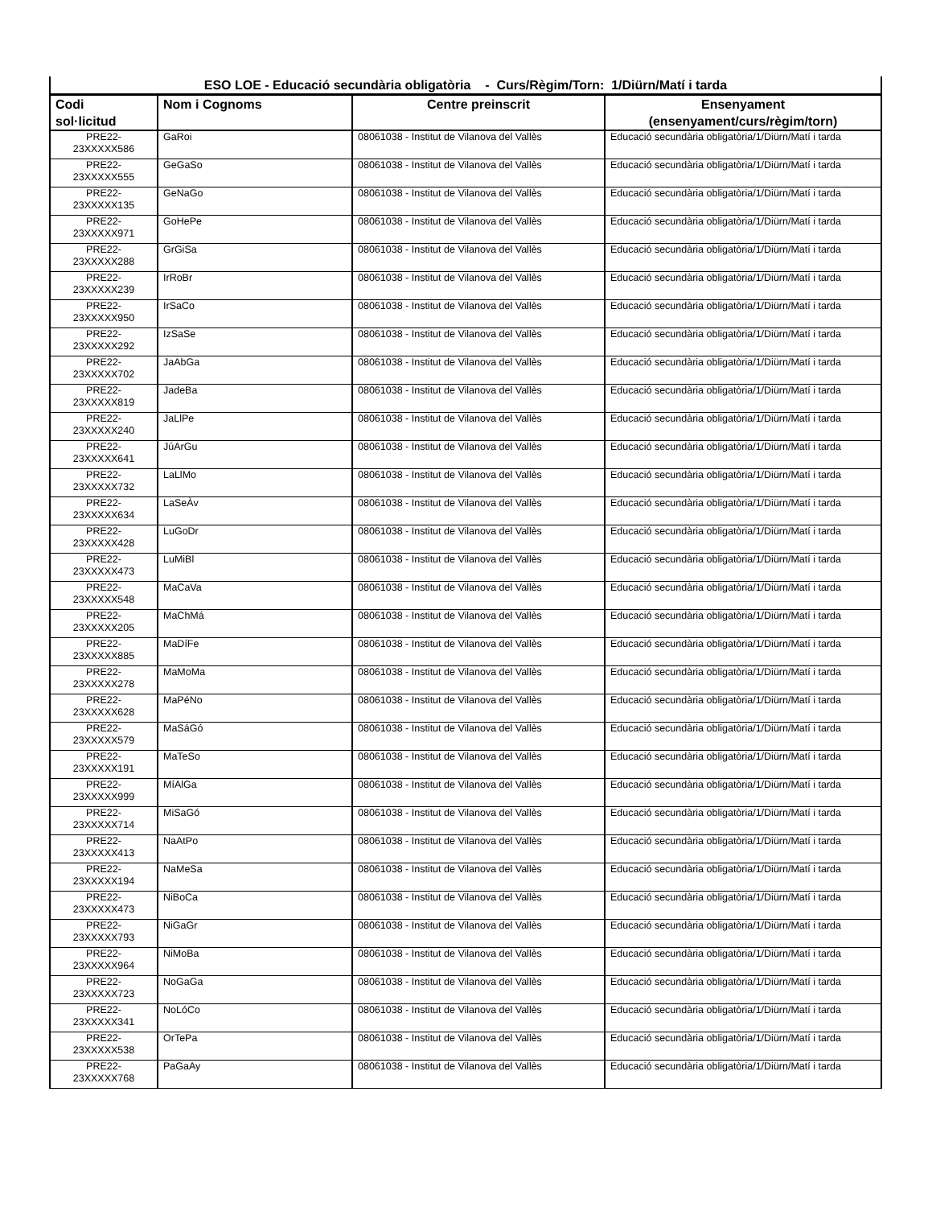| ESO LOE - Educació secundària obligatòria - Curs/Règim/Torn: 1/Diürn/Matí i tarda | | | |
| --- | --- | --- | --- |
| Codi sol·licitud | Nom i Cognoms | Centre preinscrit | Ensenyament (ensenyament/curs/règim/torn) |
| PRE22- 23XXXXX586 | GaRoi | 08061038 - Institut de Vilanova del Vallès | Educació secundària obligatòria/1/Diürn/Matí i tarda |
| PRE22- 23XXXXX555 | GeGaSo | 08061038 - Institut de Vilanova del Vallès | Educació secundària obligatòria/1/Diürn/Matí i tarda |
| PRE22- 23XXXXX135 | GeNaGo | 08061038 - Institut de Vilanova del Vallès | Educació secundària obligatòria/1/Diürn/Matí i tarda |
| PRE22- 23XXXXX971 | GoHePe | 08061038 - Institut de Vilanova del Vallès | Educació secundària obligatòria/1/Diürn/Matí i tarda |
| PRE22- 23XXXXX288 | GrGiSa | 08061038 - Institut de Vilanova del Vallès | Educació secundària obligatòria/1/Diürn/Matí i tarda |
| PRE22- 23XXXXX239 | IrRoBr | 08061038 - Institut de Vilanova del Vallès | Educació secundària obligatòria/1/Diürn/Matí i tarda |
| PRE22- 23XXXXX950 | IrSaCo | 08061038 - Institut de Vilanova del Vallès | Educació secundària obligatòria/1/Diürn/Matí i tarda |
| PRE22- 23XXXXX292 | IzSaSe | 08061038 - Institut de Vilanova del Vallès | Educació secundària obligatòria/1/Diürn/Matí i tarda |
| PRE22- 23XXXXX702 | JaAbGa | 08061038 - Institut de Vilanova del Vallès | Educació secundària obligatòria/1/Diürn/Matí i tarda |
| PRE22- 23XXXXX819 | JadeBa | 08061038 - Institut de Vilanova del Vallès | Educació secundària obligatòria/1/Diürn/Matí i tarda |
| PRE22- 23XXXXX240 | JaLlPe | 08061038 - Institut de Vilanova del Vallès | Educació secundària obligatòria/1/Diürn/Matí i tarda |
| PRE22- 23XXXXX641 | JúArGu | 08061038 - Institut de Vilanova del Vallès | Educació secundària obligatòria/1/Diürn/Matí i tarda |
| PRE22- 23XXXXX732 | LaLlMo | 08061038 - Institut de Vilanova del Vallès | Educació secundària obligatòria/1/Diürn/Matí i tarda |
| PRE22- 23XXXXX634 | LaSeÀv | 08061038 - Institut de Vilanova del Vallès | Educació secundària obligatòria/1/Diürn/Matí i tarda |
| PRE22- 23XXXXX428 | LuGoDr | 08061038 - Institut de Vilanova del Vallès | Educació secundària obligatòria/1/Diürn/Matí i tarda |
| PRE22- 23XXXXX473 | LuMiBl | 08061038 - Institut de Vilanova del Vallès | Educació secundària obligatòria/1/Diürn/Matí i tarda |
| PRE22- 23XXXXX548 | MaCaVa | 08061038 - Institut de Vilanova del Vallès | Educació secundària obligatòria/1/Diürn/Matí i tarda |
| PRE22- 23XXXXX205 | MaChMá | 08061038 - Institut de Vilanova del Vallès | Educació secundària obligatòria/1/Diürn/Matí i tarda |
| PRE22- 23XXXXX885 | MaDíFe | 08061038 - Institut de Vilanova del Vallès | Educació secundària obligatòria/1/Diürn/Matí i tarda |
| PRE22- 23XXXXX278 | MaMoMa | 08061038 - Institut de Vilanova del Vallès | Educació secundària obligatòria/1/Diürn/Matí i tarda |
| PRE22- 23XXXXX628 | MaPéNo | 08061038 - Institut de Vilanova del Vallès | Educació secundària obligatòria/1/Diürn/Matí i tarda |
| PRE22- 23XXXXX579 | MaSáGó | 08061038 - Institut de Vilanova del Vallès | Educació secundària obligatòria/1/Diürn/Matí i tarda |
| PRE22- 23XXXXX191 | MaTeSo | 08061038 - Institut de Vilanova del Vallès | Educació secundària obligatòria/1/Diürn/Matí i tarda |
| PRE22- 23XXXXX999 | MíAlGa | 08061038 - Institut de Vilanova del Vallès | Educació secundària obligatòria/1/Diürn/Matí i tarda |
| PRE22- 23XXXXX714 | MiSaGó | 08061038 - Institut de Vilanova del Vallès | Educació secundària obligatòria/1/Diürn/Matí i tarda |
| PRE22- 23XXXXX413 | NaAtPo | 08061038 - Institut de Vilanova del Vallès | Educació secundària obligatòria/1/Diürn/Matí i tarda |
| PRE22- 23XXXXX194 | NaMeSa | 08061038 - Institut de Vilanova del Vallès | Educació secundària obligatòria/1/Diürn/Matí i tarda |
| PRE22- 23XXXXX473 | NiBoCa | 08061038 - Institut de Vilanova del Vallès | Educació secundària obligatòria/1/Diürn/Matí i tarda |
| PRE22- 23XXXXX793 | NiGaGr | 08061038 - Institut de Vilanova del Vallès | Educació secundària obligatòria/1/Diürn/Matí i tarda |
| PRE22- 23XXXXX964 | NiMoBa | 08061038 - Institut de Vilanova del Vallès | Educació secundària obligatòria/1/Diürn/Matí i tarda |
| PRE22- 23XXXXX723 | NoGaGa | 08061038 - Institut de Vilanova del Vallès | Educació secundària obligatòria/1/Diürn/Matí i tarda |
| PRE22- 23XXXXX341 | NoLóCo | 08061038 - Institut de Vilanova del Vallès | Educació secundària obligatòria/1/Diürn/Matí i tarda |
| PRE22- 23XXXXX538 | OrTePa | 08061038 - Institut de Vilanova del Vallès | Educació secundària obligatòria/1/Diürn/Matí i tarda |
| PRE22- 23XXXXX768 | PaGaAy | 08061038 - Institut de Vilanova del Vallès | Educació secundària obligatòria/1/Diürn/Matí i tarda |